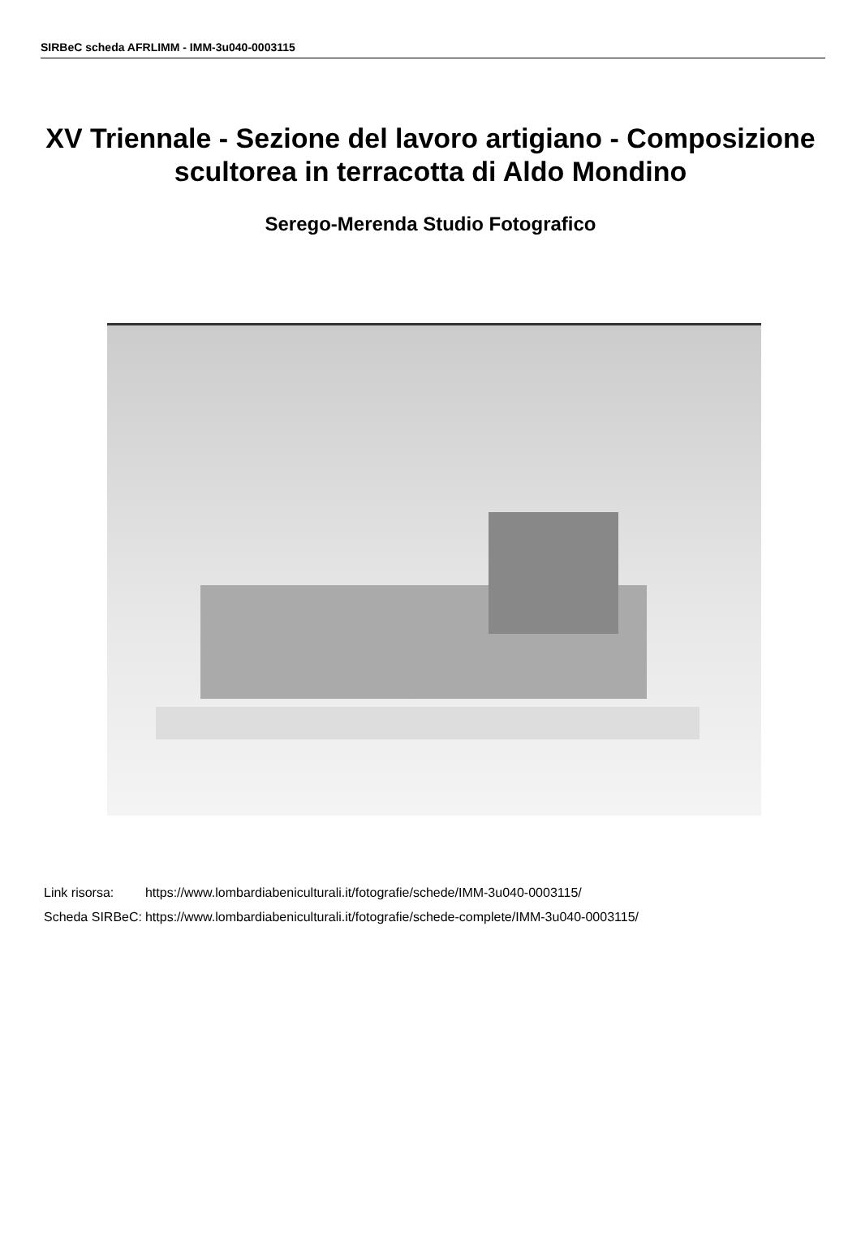SIRBeC scheda AFRLIMM - IMM-3u040-0003115
XV Triennale - Sezione del lavoro artigiano - Composizione scultorea in terracotta di Aldo Mondino
Serego-Merenda Studio Fotografico
| Link risorsa: | https://www.lombardiabeniculturali.it/fotografie/schede/IMM-3u040-0003115/ |
| Scheda SIRBeC: | https://www.lombardiabeniculturali.it/fotografie/schede-complete/IMM-3u040-0003115/ |